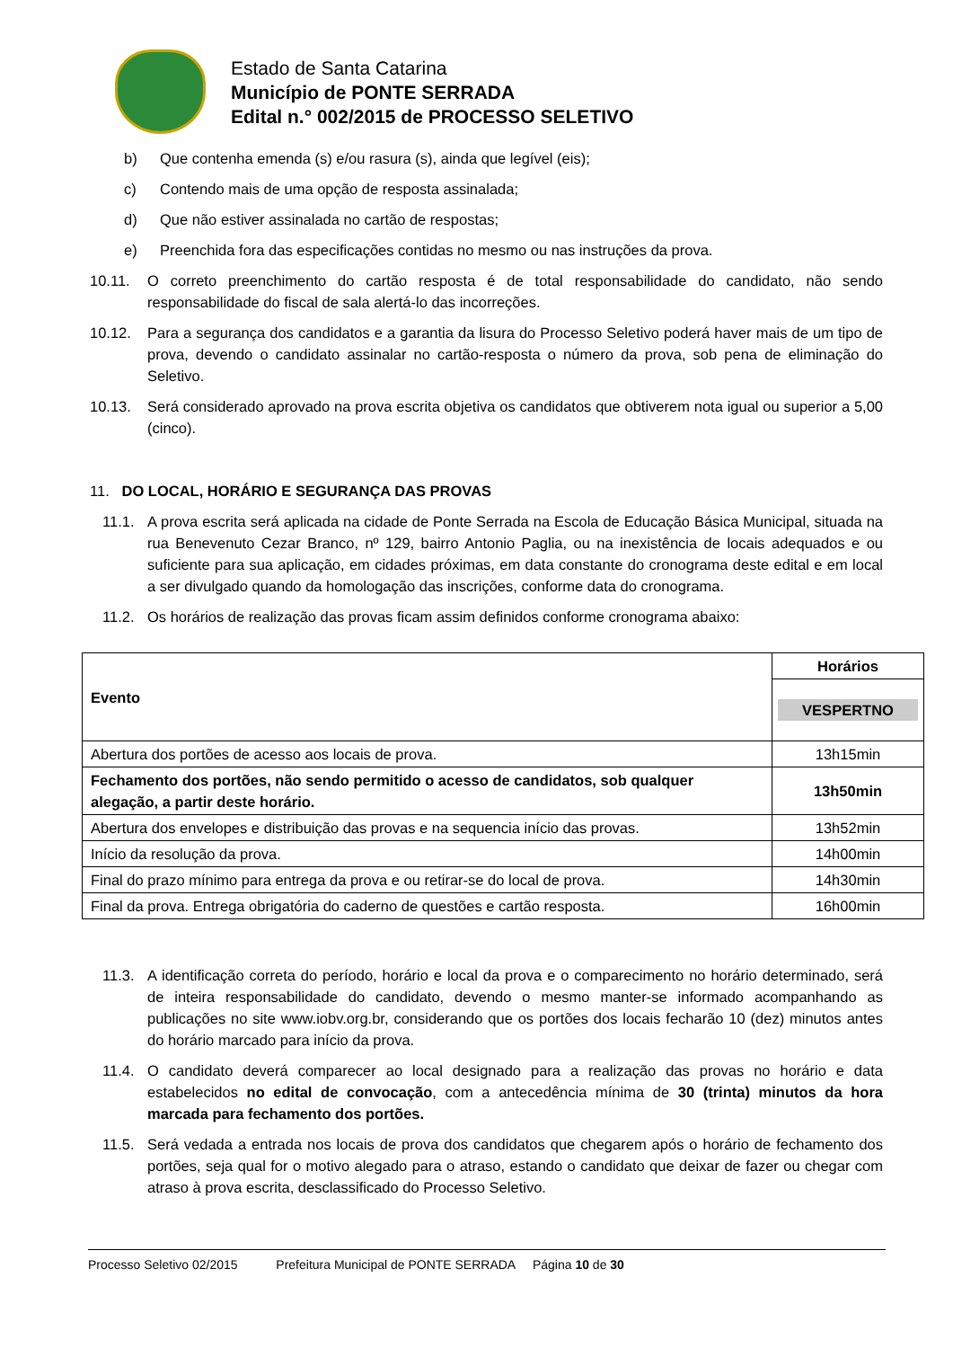Estado de Santa Catarina
Município de PONTE SERRADA
Edital n.° 002/2015 de PROCESSO SELETIVO
b) Que contenha emenda (s) e/ou rasura (s), ainda que legível (eis);
c) Contendo mais de uma opção de resposta assinalada;
d) Que não estiver assinalada no cartão de respostas;
e) Preenchida fora das especificações contidas no mesmo ou nas instruções da prova.
10.11. O correto preenchimento do cartão resposta é de total responsabilidade do candidato, não sendo responsabilidade do fiscal de sala alertá-lo das incorreções.
10.12. Para a segurança dos candidatos e a garantia da lisura do Processo Seletivo poderá haver mais de um tipo de prova, devendo o candidato assinalar no cartão-resposta o número da prova, sob pena de eliminação do Seletivo.
10.13. Será considerado aprovado na prova escrita objetiva os candidatos que obtiverem nota igual ou superior a 5,00 (cinco).
11. DO LOCAL, HORÁRIO E SEGURANÇA DAS PROVAS
11.1. A prova escrita será aplicada na cidade de Ponte Serrada na Escola de Educação Básica Municipal, situada na rua Benevenuto Cezar Branco, nº 129, bairro Antonio Paglia, ou na inexistência de locais adequados e ou suficiente para sua aplicação, em cidades próximas, em data constante do cronograma deste edital e em local a ser divulgado quando da homologação das inscrições, conforme data do cronograma.
11.2. Os horários de realização das provas ficam assim definidos conforme cronograma abaixo:
| Evento | Horários |
| --- | --- |
| | VESPERTNO |
| Abertura dos portões de acesso aos locais de prova. | 13h15min |
| Fechamento dos portões, não sendo permitido o acesso de candidatos, sob qualquer alegação, a partir deste horário. | 13h50min |
| Abertura dos envelopes e distribuição das provas e na sequencia início das provas. | 13h52min |
| Início da resolução da prova. | 14h00min |
| Final do prazo mínimo para entrega da prova e ou retirar-se do local de prova. | 14h30min |
| Final da prova. Entrega obrigatória do caderno de questões e cartão resposta. | 16h00min |
11.3. A identificação correta do período, horário e local da prova e o comparecimento no horário determinado, será de inteira responsabilidade do candidato, devendo o mesmo manter-se informado acompanhando as publicações no site www.iobv.org.br, considerando que os portões dos locais fecharão 10 (dez) minutos antes do horário marcado para início da prova.
11.4. O candidato deverá comparecer ao local designado para a realização das provas no horário e data estabelecidos no edital de convocação, com a antecedência mínima de 30 (trinta) minutos da hora marcada para fechamento dos portões.
11.5. Será vedada a entrada nos locais de prova dos candidatos que chegarem após o horário de fechamento dos portões, seja qual for o motivo alegado para o atraso, estando o candidato que deixar de fazer ou chegar com atraso à prova escrita, desclassificado do Processo Seletivo.
Processo Seletivo 02/2015 Prefeitura Municipal de PONTE SERRADA Página 10 de 30